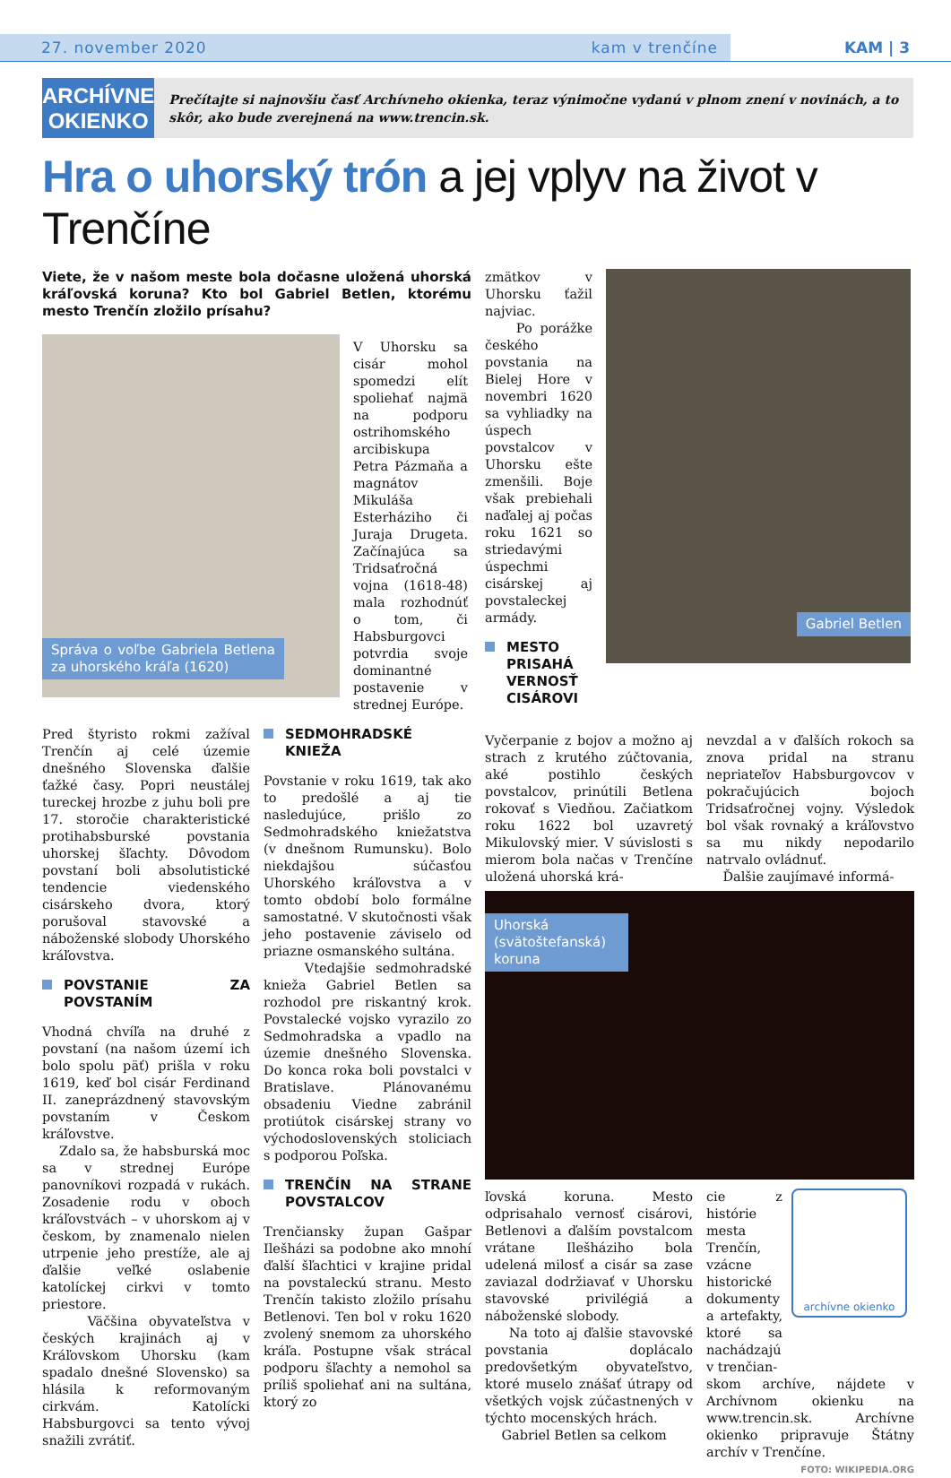27. november 2020 kam v trenčíne
KAM | 3
ARCHÍVNE OKIENKO
Prečítajte si najnovšiu časť Archívneho okienka, teraz výnimočne vydanú v plnom znení v novinách, a to skôr, ako bude zverejnená na www.trencin.sk.
Hra o uhorský trón a jej vplyv na život v Trenčíne
Viete, že v našom meste bola dočasne uložená uhorská kráľovská koruna? Kto bol Gabriel Betlen, ktorému mesto Trenčín zložilo prísahu?
Správa o voľbe Gabriela Betlena za uhorského kráľa (1620)
V Uhorsku sa cisár mohol spomedzi elít spoliehať najmä na podporu ostrihomského arcibiskupa Petra Pázmaňa a magnátov Mikuláša Esterháziho či Juraja Drugeta. Začínajúca sa Tridsaťročná vojna (1618-48) mala rozhodnúť o tom, či Habsburgovci potvrdia svoje dominantné postavenie v strednej Európe.
Pred štyristo rokmi zažíval Trenčín aj celé územie dnešného Slovenska ďalšie ťažké časy. Popri neustálej tureckej hrozbe z juhu boli pre 17. storočie charakteristické protihabsburské povstania uhorskej šľachty. Dôvodom povstaní boli absolutistické tendencie viedenského cisárskeho dvora, ktorý porušoval stavovské a náboženské slobody Uhorského kráľovstva.
POVSTANIE ZA POVSTANÍM
Vhodná chvíľa na druhé z povstaní (na našom území ich bolo spolu päť) prišla v roku 1619, keď bol cisár Ferdinand II. zaneprázdnený stavovským povstaním v Českom kráľovstve.
Zdalo sa, že habsburská moc sa v strednej Európe panovníkovi rozpadá v rukách. Zosadenie rodu v oboch kráľovstvách – v uhorskom aj v českom, by znamenalo nielen utrpenie jeho prestíže, ale aj ďalšie veľké oslabenie katolíckej cirkvi v tomto priestore.
Väčšina obyvateľstva v českých krajinách aj v Kráľovskom Uhorsku (kam spadalo dnešné Slovensko) sa hlásila k reformovaným cirkvám. Katolícki Habsburgovci sa tento vývoj snažili zvrátiť.
SEDMOHRADSKÉ KNIEŽA
Povstanie v roku 1619, tak ako to predošlé a aj tie nasledujúce, prišlo zo Sedmohradského kniežatstva (v dnešnom Rumunsku). Bolo niekdajšou súčasťou Uhorského kráľovstva a v tomto období bolo formálne samostatné. V skutočnosti však jeho postavenie záviselo od priazne osmanského sultána.
Vtedajšie sedmohradské knieža Gabriel Betlen sa rozhodol pre riskantný krok. Povstalecké vojsko vyrazilo zo Sedmohradska a vpadlo na územie dnešného Slovenska. Do konca roka boli povstalci v Bratislave. Plánovanému obsadeniu Viedne zabránil protiútok cisárskej strany vo východoslovenských stoliciach s podporou Poľska.
TRENČÍN NA STRANE POVSTALCOV
Trenčiansky župan Gašpar Ilešházi sa podobne ako mnohí ďalší šľachtici v krajine pridal na povstaleckú stranu. Mesto Trenčín takisto zložilo prísahu Betlenovi. Ten bol v roku 1620 zvolený snemom za uhorského kráľa. Postupne však strácal podporu šľachty a nemohol sa príliš spoliehať ani na sultána, ktorý zo
zmätkov v Uhorsku ťažil najviac.
Po porážke českého povstania na Bielej Hore v novembri 1620 sa vyhliadky na úspech povstalcov v Uhorsku ešte zmenšili. Boje však prebiehali naďalej aj počas roku 1621 so striedavými úspechmi cisárskej aj povstaleckej armády.
MESTO PRISAHÁ VERNOSŤ CISÁROVI
Gabriel Betlen
Vyčerpanie z bojov a možno aj strach z krutého zúčtovania, aké postihlo českých povstalcov, prinútili Betlena rokovať s Viedňou. Začiatkom roku 1622 bol uzavretý Mikulovský mier. V súvislosti s mierom bola načas v Trenčíne uložená uhorská krá-
nevzdal a v ďalších rokoch sa znova pridal na stranu nepriateľov Habsburgovcov v pokračujúcich bojoch Tridsaťročnej vojny. Výsledok bol však rovnaký a kráľovstvo sa mu nikdy nepodarilo natrvalo ovládnuť.
Ďalšie zaujímavé informá-
Uhorská (svätoštefanská) koruna
ľovská koruna. Mesto odprisahalo vernosť cisárovi, Betlenovi a ďalším povstalcom vrátane Ilešháziho bola udelená milosť a cisár sa zase zaviazal dodržiavať v Uhorsku stavovské privilégiá a náboženské slobody.
Na toto aj ďalšie stavovské povstania doplácalo predovšetkým obyvateľstvo, ktoré muselo znášať útrapy od všetkých vojsk zúčastnených v týchto mocenských hrách.
Gabriel Betlen sa celkom
cie z histórie mesta Trenčín, vzácne historické dokumenty a artefakty, ktoré sa nachádzajú v trenčian-
archívne okienko
skom archíve, nájdete v Archívnom okienku na www.trencin.sk. Archívne okienko pripravuje Štátny archív v Trenčíne.
FOTO: WIKIPEDIA.ORG